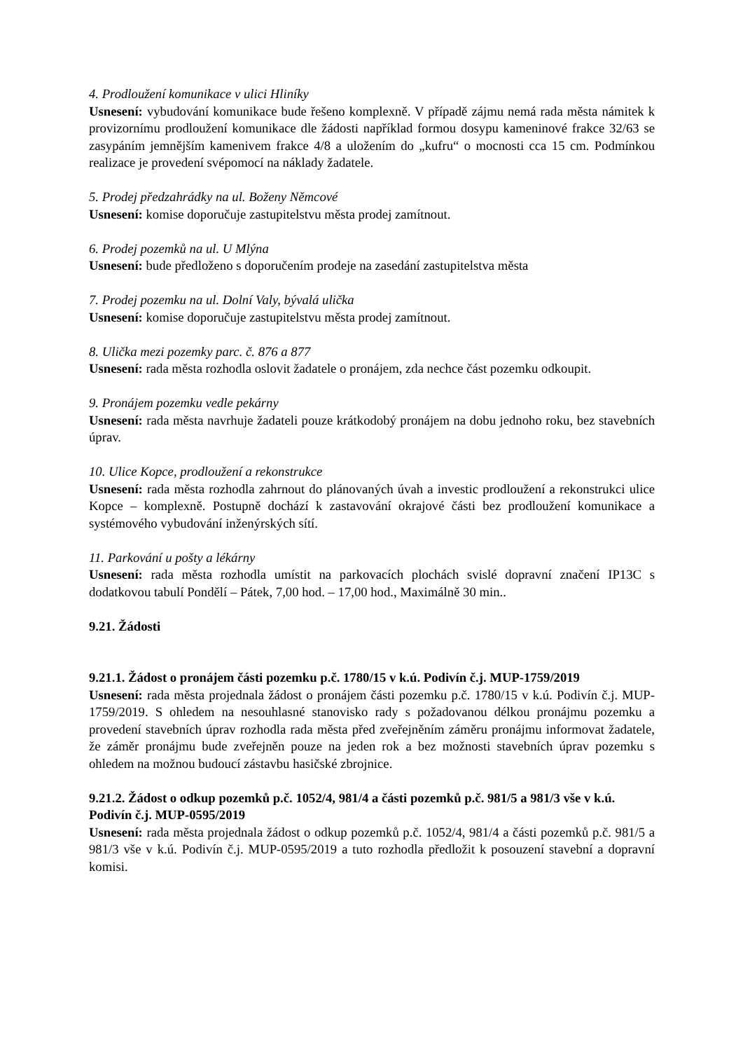4. Prodloužení komunikace v ulici Hliníky
Usnesení: vybudování komunikace bude řešeno komplexně. V případě zájmu nemá rada města námitek k provizornímu prodloužení komunikace dle žádosti například formou dosypu kameninové frakce 32/63 se zasypáním jemnějším kamenivem frakce 4/8 a uložením do „kufru“ o mocnosti cca 15 cm. Podmínkou realizace je provedení svépomocí na náklady žadatele.
5. Prodej předzahrádky na ul. Boženy Němcové
Usnesení: komise doporučuje zastupitelstvu města prodej zamítnout.
6. Prodej pozemků na ul. U Mlýna
Usnesení: bude předloženo s doporučením prodeje na zasedání zastupitelstva města
7. Prodej pozemku na ul. Dolní Valy, bývalá ulička
Usnesení: komise doporučuje zastupitelstvu města prodej zamítnout.
8. Ulička mezi pozemky parc. č. 876 a 877
Usnesení: rada města rozhodla oslovit žadatele o pronájem, zda nechce část pozemku odkoupit.
9. Pronájem pozemku vedle pekárny
Usnesení: rada města navrhuje žadateli pouze krátkodobý pronájem na dobu jednoho roku, bez stavebních úprav.
10. Ulice Kopce, prodloužení a rekonstrukce
Usnesení: rada města rozhodla zahrnout do plánovaných úvah a investic prodloužení a rekonstrukci ulice Kopce – komplexně. Postupně dochází k zastavování okrajové části bez prodloužení komunikace a systémového vybudování inženýrských sítí.
11. Parkování u pošty a lékárny
Usnesení: rada města rozhodla umístit na parkovacích plochách svislé dopravní značení IP13C s dodatkovou tabulí Pondělí – Pátek, 7,00 hod. – 17,00 hod., Maximálně 30 min..
9.21. Žádosti
9.21.1. Žádost o pronájem části pozemku p.č. 1780/15 v k.ú. Podivín č.j. MUP-1759/2019
Usnesení: rada města projednala žádost o pronájem části pozemku p.č. 1780/15 v k.ú. Podivín č.j. MUP-1759/2019. S ohledem na nesouhlasné stanovisko rady s požadovanou délkou pronájmu pozemku a provedení stavebních úprav rozhodla rada města před zveřejněním záměru pronájmu informovat žadatele, že záměr pronájmu bude zveřejněn pouze na jeden rok a bez možnosti stavebních úprav pozemku s ohledem na možnou budoucí zástavbu hasičské zbrojnice.
9.21.2. Žádost o odkup pozemků p.č. 1052/4, 981/4 a části pozemků p.č. 981/5 a 981/3 vše v k.ú. Podivín č.j. MUP-0595/2019
Usnesení: rada města projednala žádost o odkup pozemků p.č. 1052/4, 981/4 a části pozemků p.č. 981/5 a 981/3 vše v k.ú. Podivín č.j. MUP-0595/2019 a tuto rozhodla předložit k posouzení stavební a dopravní komisi.